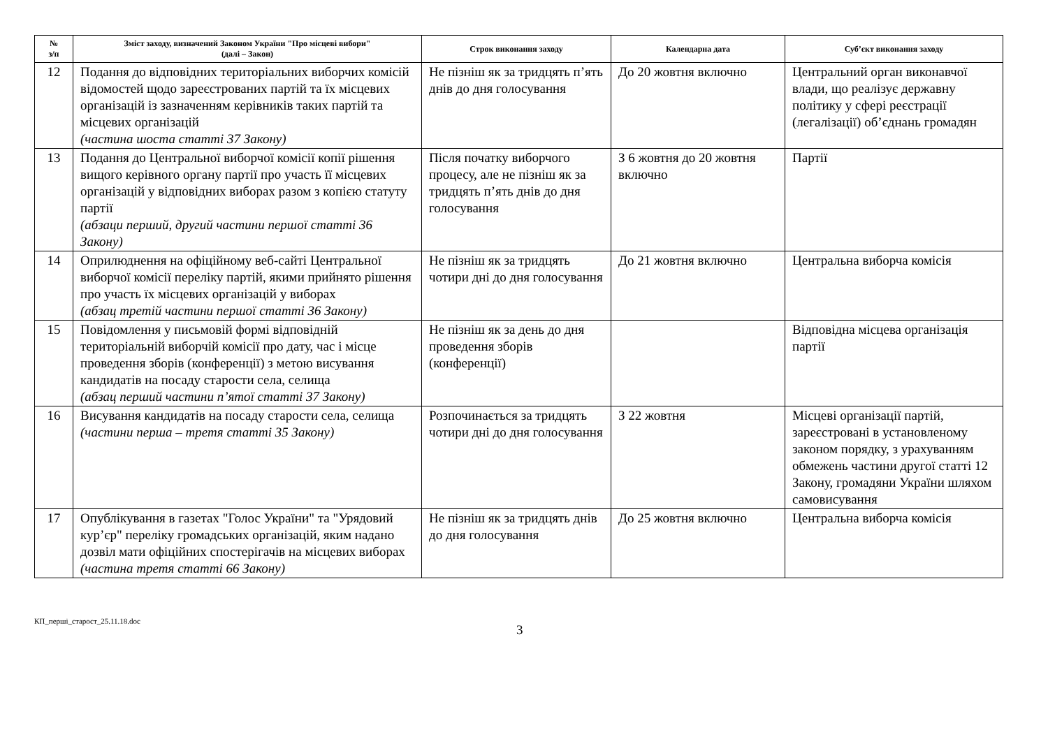| № з/п | Зміст заходу, визначений Законом України "Про місцеві вибори" (далі – Закон) | Строк виконання заходу | Календарна дата | Суб’єкт виконання заходу |
| --- | --- | --- | --- | --- |
| 12 | Подання до відповідних територіальних виборчих комісій відомостей щодо зареєстрованих партій та їх місцевих організацій із зазначенням керівників таких партій та місцевих організацій (частина шоста статті 37 Закону) | Не пізніш як за тридцять п’ять днів до дня голосування | До 20 жовтня включно | Центральний орган виконавчої влади, що реалізує державну політику у сфері реєстрації (легалізації) об’єднань громадян |
| 13 | Подання до Центральної виборчої комісії копії рішення вищого керівного органу партії про участь її місцевих організацій у відповідних виборах разом з копією статуту партії (абзаци перший, другий частини першої статті 36 Закону) | Після початку виборчого процесу, але не пізніш як за тридцять п’ять днів до дня голосування | З 6 жовтня до 20 жовтня включно | Партії |
| 14 | Оприлюднення на офіційному веб-сайті Центральної виборчої комісії переліку партій, якими прийнято рішення про участь їх місцевих організацій у виборах (абзац третій частини першої статті 36 Закону) | Не пізніш як за тридцять чотири дні до дня голосування | До 21 жовтня включно | Центральна виборча комісія |
| 15 | Повідомлення у письмовій формі відповідній територіальній виборчій комісії про дату, час і місце проведення зборів (конференції) з метою висування кандидатів на посаду старости села, селища (абзац перший частини п’ятої статті 37 Закону) | Не пізніш як за день до дня проведення зборів (конференції) | | Відповідна місцева організація партії |
| 16 | Висування кандидатів на посаду старости села, селища (частини перша – третя статті 35 Закону) | Розпочинається за тридцять чотири дні до дня голосування | З 22 жовтня | Місцеві організації партій, зареєстровані в установленому законом порядку, з урахуванням обмежень частини другої статті 12 Закону, громадяни України шляхом самовисування |
| 17 | Опублікування в газетах "Голос України" та "Урядовий кур’єр" переліку громадських організацій, яким надано дозвіл мати офіційних спостерігачів на місцевих виборах (частина третя статті 66 Закону) | Не пізніш як за тридцять днів до дня голосування | До 25 жовтня включно | Центральна виборча комісія |
КП_перші_старост_25.11.18.doc
3